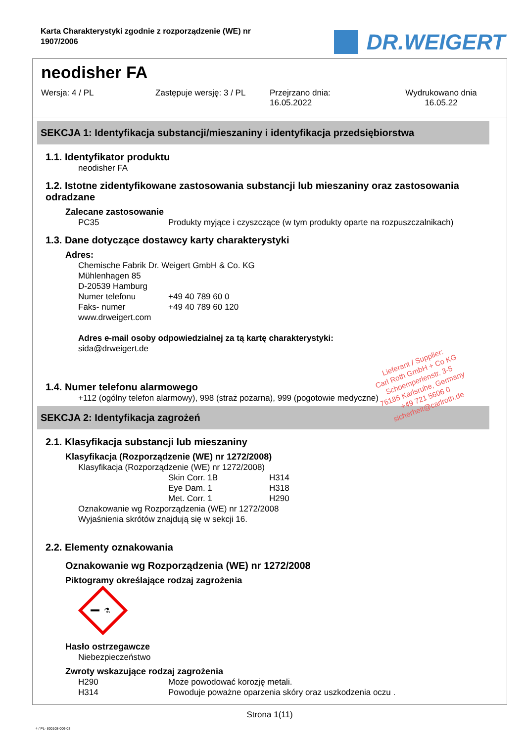Karta Charakterystyki zgodnie z rozporządzenie (WE) nr
1907/2006
DR.WEIGERT
neodisher FA
Wersja: 4 / PL Zastępuje wersję: 3 / PL Przejrzano dnia:
16.05.2022
Wydrukowano dnia
16.05.22
SEKCJA 1: Identyfikacja substancji/mieszaniny i identyfikacja przedsiębiorstwa
1.1. Identyfikator produktu
neodisher FA
1.2. Istotne zidentyfikowane zastosowania substancji lub mieszaniny oraz zastosowania odradzane
Zalecane zastosowanie
PC35 Produkty myjące i czyszczące (w tym produkty oparte na rozpuszczalnikach)
1.3. Dane dotyczące dostawcy karty charakterystyki
Adres:
Chemische Fabrik Dr. Weigert GmbH & Co. KG
Mühlenhagen 85
D-20539 Hamburg
Numer telefonu +49 40 789 60 0
Faks- numer +49 40 789 60 120
www.drweigert.com
Adres e-mail osoby odpowiedzialnej za tą kartę charakterystyki:
sida@drweigert.de
1.4. Numer telefonu alarmowego
+112 (ogólny telefon alarmowy), 998 (straż pożarna), 999 (pogotowie medyczne)
SEKCJA 2: Identyfikacja zagrożeń
2.1. Klasyfikacja substancji lub mieszaniny
Klasyfikacja (Rozporządzenie (WE) nr 1272/2008)
Klasyfikacja (Rozporządzenie (WE) nr 1272/2008)
Skin Corr. 1B H314
Eye Dam. 1 H318
Met. Corr. 1 H290
Oznakowanie wg Rozporządzenia (WE) nr 1272/2008
Wyjaśnienia skrótów znajdują się w sekcji 16.
2.2. Elementy oznakowania
Oznakowanie wg Rozporządzenia (WE) nr 1272/2008
Piktogramy określające rodzaj zagrożenia
⚗
Hasło ostrzegawcze
Niebezpieczeństwo
Zwroty wskazujące rodzaj zagrożenia
H290 Może powodować korozję metali.
H314 Powoduje poważne oparzenia skóry oraz uszkodzenia oczu .
Strona 1(11)
4 / PL- 800108-006-03
Lieferant / Supplier:
Carl Roth GmbH + Co KG
Schoemperlenstr. 3-5
76185 Karlsruhe, Germany
+49 721 5606 0
sicherheit@carlroth.de